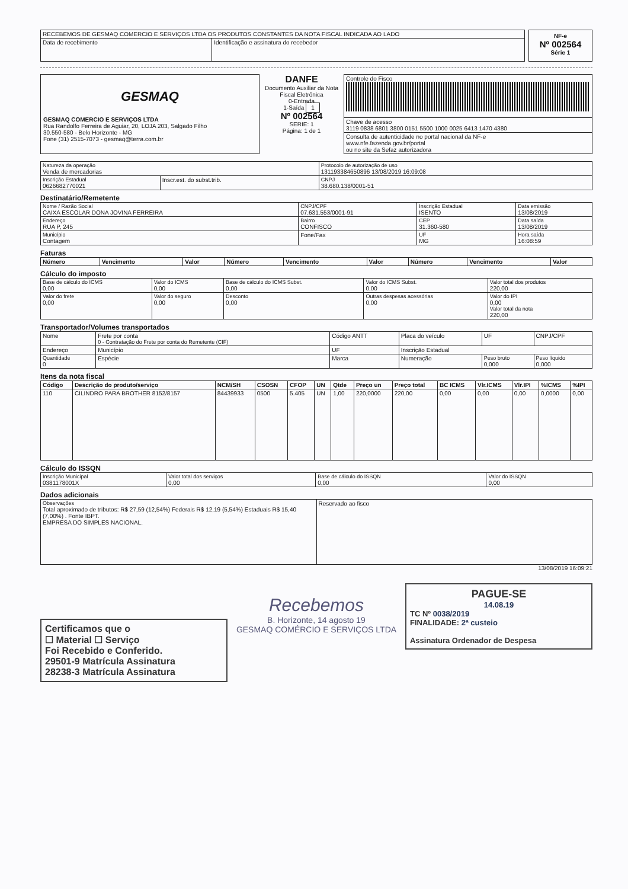| RECEBEMOS DE GESMAQ COMERCIO E SERVIÇOS LTDA OS PRODUTOS CONSTANTES DA NOTA FISCAL INDICADA AO LADO | |
| Data de recebimento | Identificação e assinatura do recebedor |
NF-e
Nº 002564
Série 1
GESMAQ
GESMAQ COMERCIO E SERVIÇOS LTDA
Rua Randolfo Ferreira de Aguiar, 20, LOJA 203, Salgado Filho
30.550-580 - Belo Horizonte - MG
Fone (31) 2515-7073 - gesmaq@terra.com.br
DANFE
Documento Auxiliar da Nota Fiscal Eletrônica
0-Entrada
1-Saída 1
Nº 002564
SERIE: 1
Página: 1 de 1
| Controle do Fisco |
| Chave de acesso 3119 0838 6801 3800 0151 5500 1000 0025 6413 1470 4380 |
| Consulta de autenticidade no portal nacional da NF-e www.nfe.fazenda.gov.br/portal ou no site da Sefaz autorizadora |
| Natureza da operação Venda de mercadorias | | Protocolo de autorização de uso 131193384650896 13/08/2019 16:09:08 |
| Inscrição Estadual 0626682770021 | Inscr.est. do subst.trib. | CNPJ 38.680.138/0001-51 |
Destinatário/Remetente
| Nome / Razão Social CAIXA ESCOLAR DONA JOVINA FERREIRA | CNPJ/CPF 07.631.553/0001-91 | Inscrição Estadual ISENTO | Data emissão 13/08/2019 |
| Endereço RUA P, 245 | Bairro CONFISCO | CEP 31.360-580 | Data saída 13/08/2019 |
| Município Contagem | Fone/Fax | UF MG | Hora saída 16:08:59 |
Faturas
| Número | Vencimento | Valor | Número | Vencimento | Valor | Número | Vencimento | Valor |
| --- | --- | --- | --- | --- | --- | --- | --- | --- |
Cálculo do imposto
| Base de cálculo do ICMS 0,00 | Valor do ICMS 0,00 | Base de cálculo do ICMS Subst. 0,00 | Valor do ICMS Subst. 0,00 | Valor total dos produtos 220,00 |
| Valor do frete 0,00 | Valor do seguro 0,00 | Desconto 0,00 | Outras despesas acessórias 0,00 | Valor do IPI 0,00 Valor total da nota 220,00 |
Transportador/Volumes transportados
| Nome | Frete por conta 0 - Contratação do Frete por conta do Remetente (CIF) | Código ANTT | Placa do veículo | UF | CNPJ/CPF |
| Endereço | Município | UF | Inscrição Estadual | | |
| Quantidade 0 | Espécie | Marca | Numeração | Peso bruto 0,000 | Peso líquido 0,000 |
Itens da nota fiscal
| Código | Descrição do produto/serviço | NCM/SH | CSOSN | CFOP | UN | Qtde | Preço un | Preço total | BC ICMS | Vlr.ICMS | Vlr.IPI | %ICMS | %IPI |
| --- | --- | --- | --- | --- | --- | --- | --- | --- | --- | --- | --- | --- | --- |
| 110 | CILINDRO PARA BROTHER 8152/8157 | 84439933 | 0500 | 5.405 | UN | 1,00 | 220,0000 | 220,00 | 0,00 | 0,00 | 0,00 | 0,0000 | 0,00 |
Cálculo do ISSQN
| Inscrição Municipal 0381178001X | Valor total dos serviços 0,00 | Base de cálculo do ISSQN 0,00 | Valor do ISSQN 0,00 |
Dados adicionais
| Observações Total aproximado de tributos: R$ 27,59 (12,54%) Federais R$ 12,19 (5,54%) Estaduais R$ 15,40 (7,00%) . Fonte IBPT. EMPRESA DO SIMPLES NACIONAL. | Reservado ao fisco |
13/08/2019 16:09:21
Certificamos que o
☐ Material ☐ Serviço
Foi Recebido e Conferido.
29501-9 Matrícula Assinatura
28238-3 Matrícula Assinatura
Recebemos
B. Horizonte, 14 agosto 19
GESMAQ COMÉRCIO E SERVIÇOS LTDA
PAGUE-SE
14.08.19
TC Nº 0038/2019
FINALIDADE: 2ª custeio
Assinatura Ordenador de Despesa